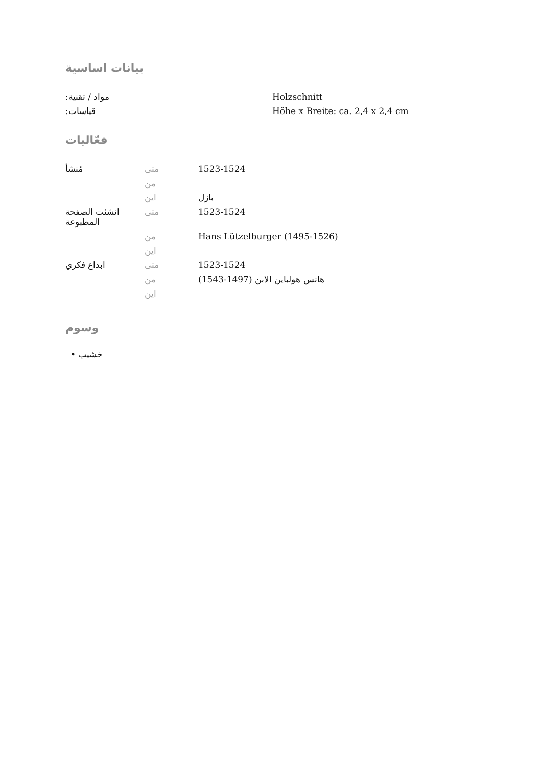بيانات اساسية
| :مواد / تقنية | Holzschnitt |
| :قياسات | Höhe x Breite: ca. 2,4 x 2,4 cm |
فعّاليات
| مُنشأ | متى | 1523-1524 |
| | من | |
| | اين | بازل |
| انشئت الصفحة المطبوعة | متى | 1523-1524 |
| | من | Hans Lützelburger (1495-1526) |
| | اين | |
| ابداع فكري | متى | 1523-1524 |
| | من | هانس هولباين الابن (1497-1543) |
| | اين | |
وسوم
• خشيب